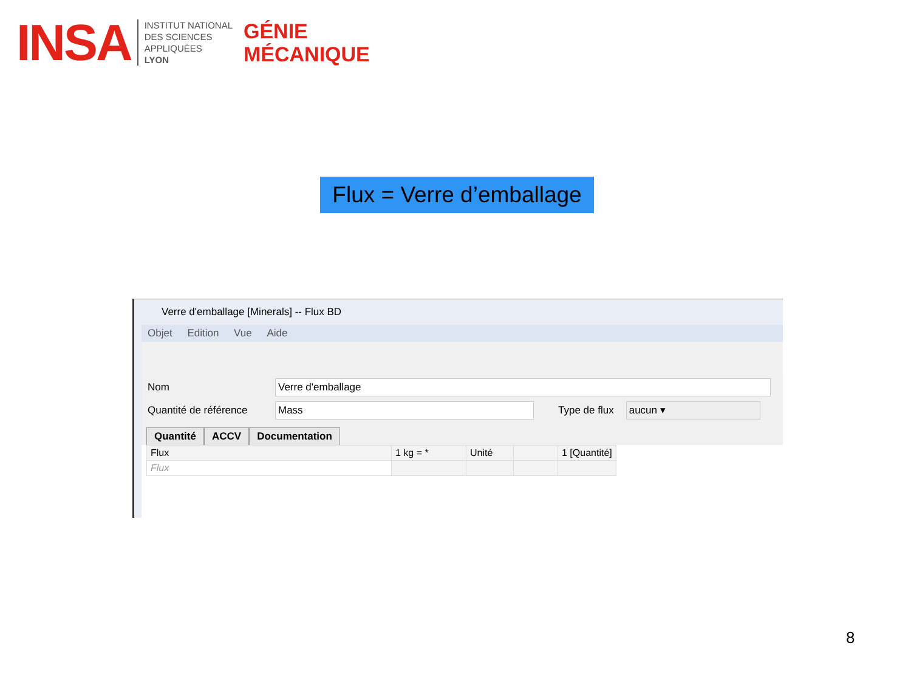INSA
INSTITUT NATIONAL
DES SCIENCES
APPLIQUÉES
LYON
GÉNIE
MÉCANIQUE
Flux = Verre d’emballage
Verre d'emballage [Minerals] -- Flux BD
Objet Edition Vue Aide
Nom
Verre d'emballage
Quantité de référence
Mass
Type de flux
aucun ▾
Quantité ACCV Documentation
| Flux | 1 kg = * | Unité | | 1 [Quantité] |
| --- | --- | --- | --- | --- |
| Flux | | | | |
8